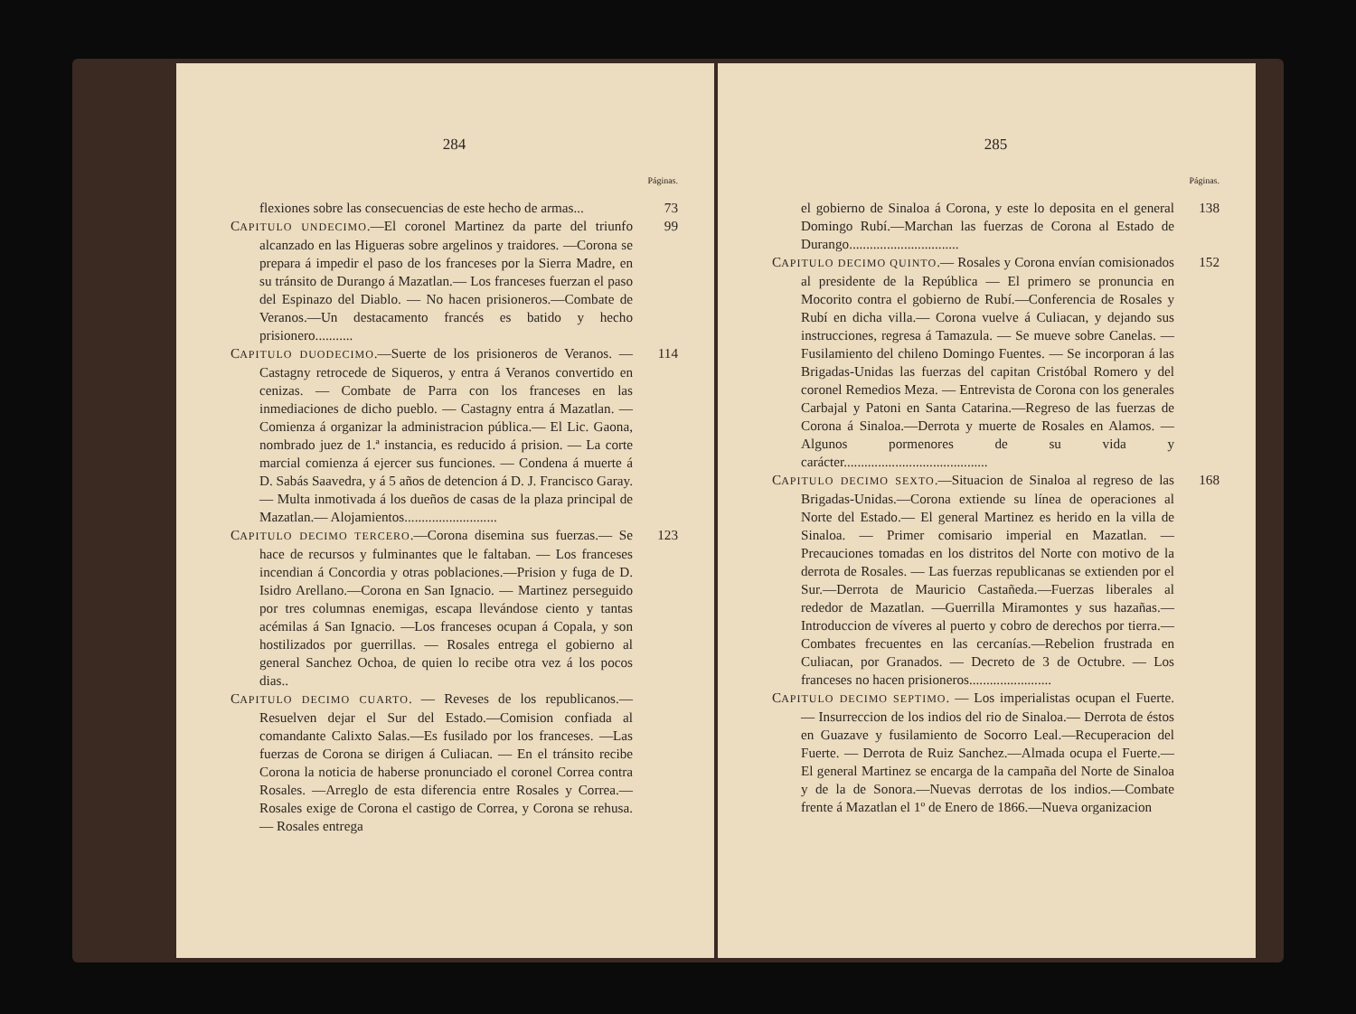284
Páginas.
flexiones sobre las consecuencias de este hecho de armas...
73
CAPITULO UNDECIMO.—El coronel Martinez da parte del triunfo alcanzado en las Higueras sobre argelinos y traidores. —Corona se prepara á impedir el paso de los franceses por la Sierra Madre, en su tránsito de Durango á Mazatlan.— Los franceses fuerzan el paso del Espinazo del Diablo. — No hacen prisioneros.—Combate de Veranos.—Un destacamento francés es batido y hecho prisionero...........
99
CAPITULO DUODECIMO.—Suerte de los prisioneros de Veranos. —Castagny retrocede de Siqueros, y entra á Veranos convertido en cenizas. — Combate de Parra con los franceses en las inmediaciones de dicho pueblo. — Castagny entra á Mazatlan. — Comienza á organizar la administracion pública.— El Lic. Gaona, nombrado juez de 1.ª instancia, es reducido á prision. — La corte marcial comienza á ejercer sus funciones. — Condena á muerte á D. Sabás Saavedra, y á 5 años de detencion á D. J. Francisco Garay.— Multa inmotivada á los dueños de casas de la plaza principal de Mazatlan.— Alojamientos...........................
114
CAPITULO DECIMO TERCERO.—Corona disemina sus fuerzas.— Se hace de recursos y fulminantes que le faltaban. — Los franceses incendian á Concordia y otras poblaciones.—Prision y fuga de D. Isidro Arellano.—Corona en San Ignacio. — Martinez perseguido por tres columnas enemigas, escapa llevándose ciento y tantas acémilas á San Ignacio. —Los franceses ocupan á Copala, y son hostilizados por guerrillas. — Rosales entrega el gobierno al general Sanchez Ochoa, de quien lo recibe otra vez á los pocos dias..
123
CAPITULO DECIMO CUARTO. — Reveses de los republicanos.— Resuelven dejar el Sur del Estado.—Comision confiada al comandante Calixto Salas.—Es fusilado por los franceses. —Las fuerzas de Corona se dirigen á Culiacan. — En el tránsito recibe Corona la noticia de haberse pronunciado el coronel Correa contra Rosales. —Arreglo de esta diferencia entre Rosales y Correa.— Rosales exige de Corona el castigo de Correa, y Corona se rehusa. — Rosales entrega
285
Páginas.
el gobierno de Sinaloa á Corona, y este lo deposita en el general Domingo Rubí.—Marchan las fuerzas de Corona al Estado de Durango................................
138
CAPITULO DECIMO QUINTO.— Rosales y Corona envían comisionados al presidente de la República — El primero se pronuncia en Mocorito contra el gobierno de Rubí.—Conferencia de Rosales y Rubí en dicha villa.— Corona vuelve á Culiacan, y dejando sus instrucciones, regresa á Tamazula. — Se mueve sobre Canelas. — Fusilamiento del chileno Domingo Fuentes. — Se incorporan á las Brigadas-Unidas las fuerzas del capitan Cristóbal Romero y del coronel Remedios Meza. — Entrevista de Corona con los generales Carbajal y Patoni en Santa Catarina.—Regreso de las fuerzas de Corona á Sinaloa.—Derrota y muerte de Rosales en Alamos. — Algunos pormenores de su vida y carácter..........................................
152
CAPITULO DECIMO SEXTO.—Situacion de Sinaloa al regreso de las Brigadas-Unidas.—Corona extiende su línea de operaciones al Norte del Estado.— El general Martinez es herido en la villa de Sinaloa. — Primer comisario imperial en Mazatlan. — Precauciones tomadas en los distritos del Norte con motivo de la derrota de Rosales. — Las fuerzas republicanas se extienden por el Sur.—Derrota de Mauricio Castañeda.—Fuerzas liberales al rededor de Mazatlan. —Guerrilla Miramontes y sus hazañas.— Introduccion de víveres al puerto y cobro de derechos por tierra.—Combates frecuentes en las cercanías.—Rebelion frustrada en Culiacan, por Granados. — Decreto de 3 de Octubre. — Los franceses no hacen prisioneros........................
168
CAPITULO DECIMO SEPTIMO. — Los imperialistas ocupan el Fuerte. — Insurreccion de los indios del rio de Sinaloa.— Derrota de éstos en Guazave y fusilamiento de Socorro Leal.—Recuperacion del Fuerte. — Derrota de Ruiz Sanchez.—Almada ocupa el Fuerte.—El general Martinez se encarga de la campaña del Norte de Sinaloa y de la de Sonora.—Nuevas derrotas de los indios.—Combate frente á Mazatlan el 1º de Enero de 1866.—Nueva organizacion